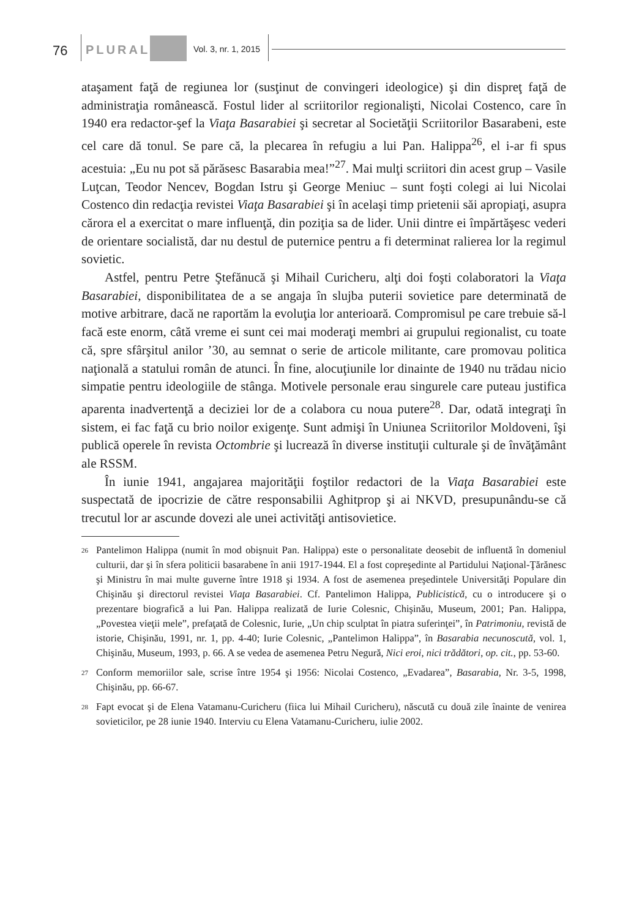76 PLURAL Vol. 3, nr. 1, 2015
ataşament faţă de regiunea lor (susţinut de convingeri ideologice) şi din dispreţ faţă de administraţia românească. Fostul lider al scriitorilor regionalişti, Nicolai Costenco, care în 1940 era redactor-şef la Viaţa Basarabiei şi secretar al Societăţii Scriitorilor Basarabeni, este cel care dă tonul. Se pare că, la plecarea în refugiu a lui Pan. Halippa<sup>26</sup>, el i-ar fi spus acestuia: „Eu nu pot să părăsesc Basarabia mea!”<sup>27</sup>. Mai mulţi scriitori din acest grup – Vasile Luţcan, Teodor Nencev, Bogdan Istru şi George Meniuc – sunt foşti colegi ai lui Nicolai Costenco din redacţia revistei Viaţa Basarabiei şi în acelaşi timp prietenii săi apropiaţi, asupra cărora el a exercitat o mare influenţă, din poziţia sa de lider. Unii dintre ei împărtăşesc vederi de orientare socialistă, dar nu destul de puternice pentru a fi determinat ralierea lor la regimul sovietic.
Astfel, pentru Petre Ştefănucă şi Mihail Curicheru, alţi doi foşti colaboratori la Viaţa Basarabiei, disponibilitatea de a se angaja în slujba puterii sovietice pare determinată de motive arbitrare, dacă ne raportăm la evoluţia lor anterioară. Compromisul pe care trebuie să-l facă este enorm, câtă vreme ei sunt cei mai moderaţi membri ai grupului regionalist, cu toate că, spre sfârşitul anilor ’30, au semnat o serie de articole militante, care promovau politica naţională a statului român de atunci. În fine, alocuţiunile lor dinainte de 1940 nu trădau nicio simpatie pentru ideologiile de stânga. Motivele personale erau singurele care puteau justifica aparenta inadvertenţă a deciziei lor de a colabora cu noua putere<sup>28</sup>. Dar, odată integraţi în sistem, ei fac faţă cu brio noilor exigenţe. Sunt admişi în Uniunea Scriitorilor Moldoveni, îşi publică operele în revista Octombrie şi lucrează în diverse instituţii culturale şi de învăţământ ale RSSM.
În iunie 1941, angajarea majorităţii foştilor redactori de la Viaţa Basarabiei este suspectată de ipocrizie de către responsabilii Aghitprop şi ai NKVD, presupunându-se că trecutul lor ar ascunde dovezi ale unei activităţi antisovietice.
<sup>26</sup>
Pantelimon Halippa (numit în mod obişnuit Pan. Halippa) este o personalitate deosebit de influentă în domeniul culturii, dar şi în sfera politicii basarabene în anii 1917-1944. El a fost copreşedinte al Partidului Naţional-Ţărănesc şi Ministru în mai multe guverne între 1918 şi 1934. A fost de asemenea preşedintele Universităţi Populare din Chişinău şi directorul revistei Viaţa Basarabiei. Cf. Pantelimon Halippa, Publicistică, cu o introducere şi o prezentare biografică a lui Pan. Halippa realizată de Iurie Colesnic, Chişinău, Museum, 2001; Pan. Halippa, „Povestea vieţii mele”, prefaţată de Colesnic, Iurie, „Un chip sculptat în piatra suferinţei”, în Patrimoniu, revistă de istorie, Chişinău, 1991, nr. 1, pp. 4-40; Iurie Colesnic, „Pantelimon Halippa”, în Basarabia necunoscută, vol. 1, Chişinău, Museum, 1993, p. 66. A se vedea de asemenea Petru Negură, Nici eroi, nici trădători, op. cit., pp. 53-60.
<sup>27</sup>
Conform memoriilor sale, scrise între 1954 şi 1956: Nicolai Costenco, „Evadarea”, Basarabia, Nr. 3-5, 1998, Chişinău, pp. 66-67.
<sup>28</sup>
Fapt evocat şi de Elena Vatamanu-Curicheru (fiica lui Mihail Curicheru), născută cu două zile înainte de venirea sovieticilor, pe 28 iunie 1940. Interviu cu Elena Vatamanu-Curicheru, iulie 2002.